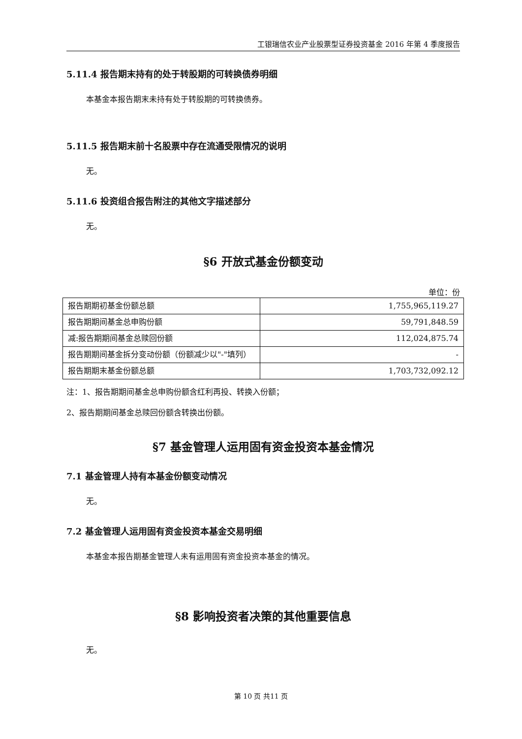工银瑞信农业产业股票型证券投资基金 2016 年第 4 季度报告
5.11.4 报告期末持有的处于转股期的可转换债券明细
本基金本报告期末未持有处于转股期的可转换债券。
5.11.5 报告期末前十名股票中存在流通受限情况的说明
无。
5.11.6 投资组合报告附注的其他文字描述部分
无。
§6 开放式基金份额变动
单位：份
| 报告期期初基金份额总额 | 1,755,965,119.27 |
| 报告期期间基金总申购份额 | 59,791,848.59 |
| 减:报告期期间基金总赎回份额 | 112,024,875.74 |
| 报告期期间基金拆分变动份额（份额减少以"-"填列） | - |
| 报告期期末基金份额总额 | 1,703,732,092.12 |
注：1、报告期期间基金总申购份额含红利再投、转换入份额；
2、报告期期间基金总赎回份额含转换出份额。
§7 基金管理人运用固有资金投资本基金情况
7.1 基金管理人持有本基金份额变动情况
无。
7.2 基金管理人运用固有资金投资本基金交易明细
本基金本报告期基金管理人未有运用固有资金投资本基金的情况。
§8 影响投资者决策的其他重要信息
无。
第 10 页 共11 页